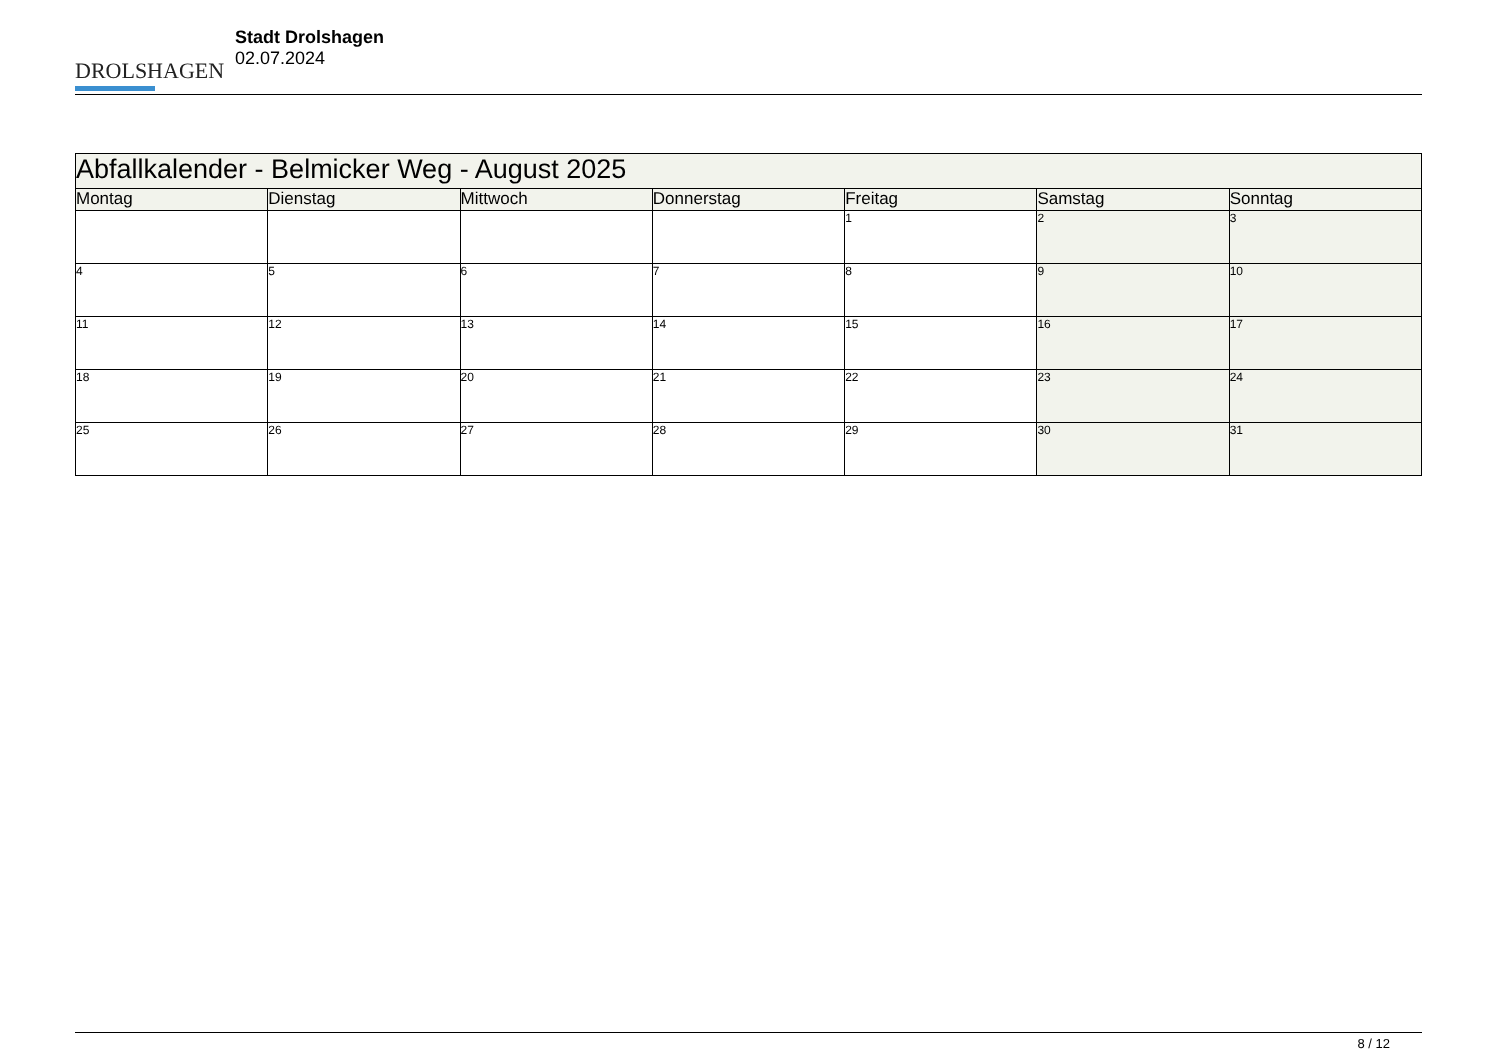DROLSHAGEN
Stadt Drolshagen
02.07.2024
| Abfallkalender - Belmicker Weg - August 2025 | | | | | | |
| Montag | Dienstag | Mittwoch | Donnerstag | Freitag | Samstag | Sonntag |
| | | | | 1 | 2 | 3 |
| 4 | 5 | 6 | 7 | 8 | 9 | 10 |
| 11 | 12 | 13 | 14 | 15 | 16 | 17 |
| 18 | 19 | 20 | 21 | 22 | 23 | 24 |
| 25 | 26 | 27 | 28 | 29 | 30 | 31 |
8 / 12